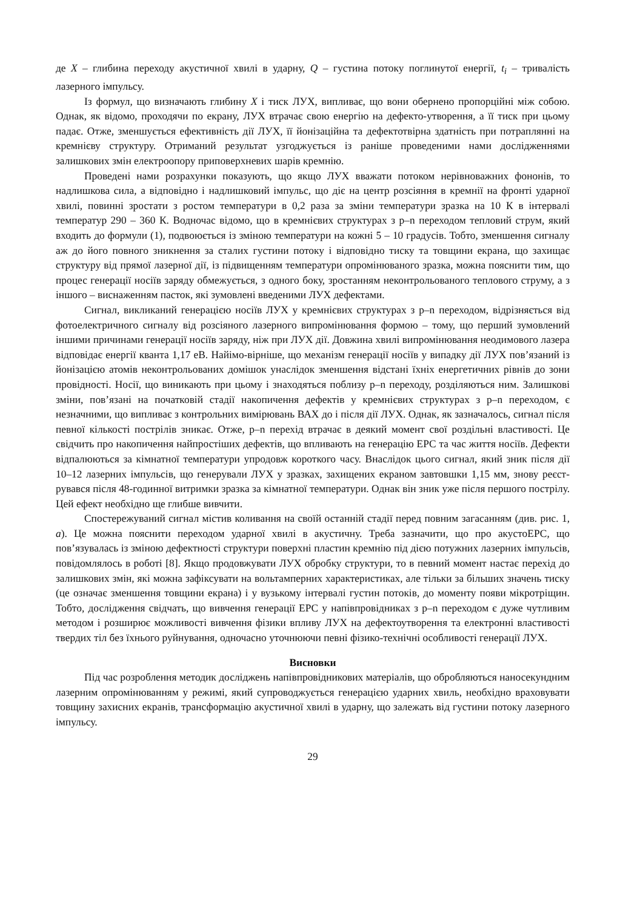де X – глибина переходу акустичної хвилі в ударну, Q – густина потоку поглинутої енергії, t<sub>i</sub> – тривалість лазерного імпульсу.
Із формул, що визначають глибину X і тиск ЛУХ, випливає, що вони обернено пропорційні між собою. Однак, як відомо, проходячи по екрану, ЛУХ втрачає свою енергію на дефекто-утворення, а її тиск при цьому падає. Отже, зменшується ефективність дії ЛУХ, її йонізаційна та дефектотвірна здатність при потраплянні на кремнієву структуру. Отриманий результат узгоджується із раніше проведеними нами дослідженнями залишкових змін електроопору приповерхневих шарів кремнію.
Проведені нами розрахунки показують, що якщо ЛУХ вважати потоком нерівноважних фононів, то надлишкова сила, а відповідно і надлишковий імпульс, що діє на центр розсіяння в кремнії на фронті ударної хвилі, повинні зростати з ростом температури в 0,2 раза за зміни температури зразка на 10 К в інтервалі температур 290 – 360 К. Водночас відомо, що в кремнієвих структурах з p–n переходом тепловий струм, який входить до формули (1), подвоюється із зміною температури на кожні 5 – 10 градусів. Тобто, зменшення сигналу аж до його повного зникнення за сталих густини потоку і відповідно тиску та товщини екрана, що захищає структуру від прямої лазерної дії, із підвищенням температури опромінюваного зразка, можна пояснити тим, що процес генерації носіїв заряду обмежується, з одного боку, зростанням неконтрольованого теплового струму, а з іншого – виснаженням пасток, які зумовлені введеними ЛУХ дефектами.
Сигнал, викликаний генерацією носіїв ЛУХ у кремнієвих структурах з p–n переходом, відрізняється від фотоелектричного сигналу від розсіяного лазерного випромінювання формою – тому, що перший зумовлений іншими причинами генерації носіїв заряду, ніж при ЛУХ дії. Довжина хвилі випромінювання неодимового лазера відповідає енергії кванта 1,17 еВ. Найімо-вірніше, що механізм генерації носіїв у випадку дії ЛУХ пов’язаний із йонізацією атомів неконтрольованих домішок унаслідок зменшення відстані їхніх енергетичних рівнів до зони провідності. Носії, що виникають при цьому і знаходяться поблизу p–n переходу, розділяються ним. Залишкові зміни, пов’язані на початковій стадії накопичення дефектів у кремнієвих структурах з p–n переходом, є незначними, що випливає з контрольних вимірювань ВАХ до і після дії ЛУХ. Однак, як зазначалось, сигнал після певної кількості пострілів зникає. Отже, p–n перехід втрачає в деякий момент свої роздільні властивості. Це свідчить про накопичення найпростіших дефектів, що впливають на генерацію ЕРС та час життя носіїв. Дефекти відпалюються за кімнатної температури упродовж короткого часу. Внаслідок цього сигнал, який зник після дії 10–12 лазерних імпульсів, що генерували ЛУХ у зразках, захищених екраном завтовшки 1,15 мм, знову реєст-рувався після 48-годинної витримки зразка за кімнатної температури. Однак він зник уже після першого пострілу. Цей ефект необхідно ще глибше вивчити.
Спостережуваний сигнал містив коливання на своїй останній стадії перед повним загасанням (див. рис. 1, а). Це можна пояснити переходом ударної хвилі в акустичну. Треба зазначити, що про акустоЕРС, що пов’язувалась із зміною дефектності структури поверхні пластин кремнію під дією потужних лазерних імпульсів, повідомлялось в роботі [8]. Якщо продовжувати ЛУХ обробку структури, то в певний момент настає перехід до залишкових змін, які можна зафіксувати на вольтамперних характеристиках, але тільки за більших значень тиску (це означає зменшення товщини екрана) і у вузькому інтервалі густин потоків, до моменту появи мікротріщин. Тобто, дослідження свідчать, що вивчення генерації ЕРС у напівпровідниках з p–n переходом є дуже чутливим методом і розширює можливості вивчення фізики впливу ЛУХ на дефектоутворення та електронні властивості твердих тіл без їхнього руйнування, одночасно уточнюючи певні фізико-технічні особливості генерації ЛУХ.
Висновки
Під час розроблення методик досліджень напівпровідникових матеріалів, що обробляються наносекундним лазерним опромінюванням у режимі, який супроводжується генерацією ударних хвиль, необхідно враховувати товщину захисних екранів, трансформацію акустичної хвилі в ударну, що залежать від густини потоку лазерного імпульсу.
29